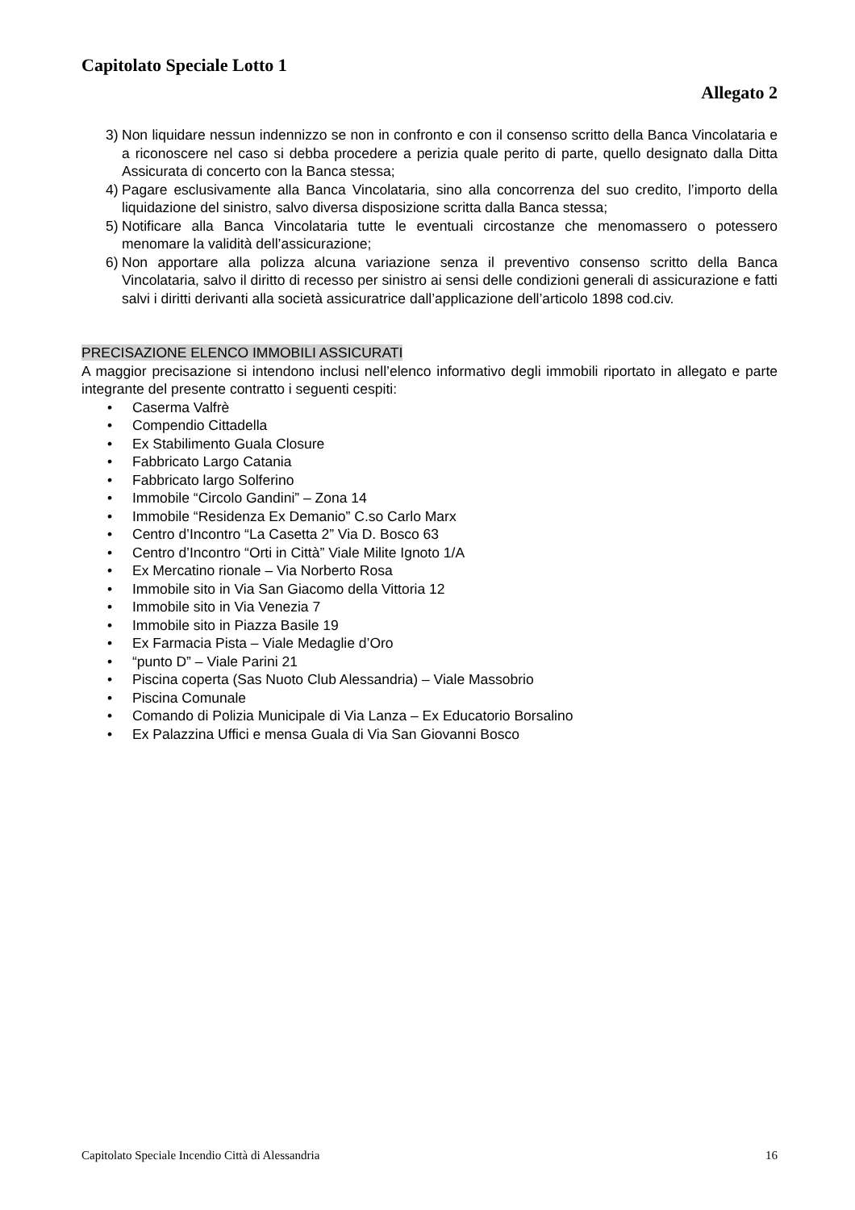Capitolato Speciale Lotto 1
Allegato 2
3) Non liquidare nessun indennizzo se non in confronto e con il consenso scritto della Banca Vincolataria e a riconoscere nel caso si debba procedere a perizia quale perito di parte, quello designato dalla Ditta Assicurata di concerto con la Banca stessa;
4) Pagare esclusivamente alla Banca Vincolataria, sino alla concorrenza del suo credito, l’importo della liquidazione del sinistro, salvo diversa disposizione scritta dalla Banca stessa;
5) Notificare alla Banca Vincolataria tutte le eventuali circostanze che menomassero o potessero menomare la validità dell’assicurazione;
6) Non apportare alla polizza alcuna variazione senza il preventivo consenso scritto della Banca Vincolataria, salvo il diritto di recesso per sinistro ai sensi delle condizioni generali di assicurazione e fatti salvi i diritti derivanti alla società assicuratrice dall’applicazione dell’articolo 1898 cod.civ.
PRECISAZIONE ELENCO IMMOBILI ASSICURATI
A maggior precisazione si intendono inclusi nell’elenco informativo degli immobili riportato in allegato e parte integrante del presente contratto i seguenti cespiti:
• Caserma Valfrè
• Compendio Cittadella
• Ex Stabilimento Guala Closure
• Fabbricato Largo Catania
• Fabbricato largo Solferino
• Immobile “Circolo Gandini” – Zona 14
• Immobile “Residenza Ex Demanio” C.so Carlo Marx
• Centro d’Incontro “La Casetta 2” Via D. Bosco 63
• Centro d’Incontro “Orti in Città” Viale Milite Ignoto 1/A
• Ex Mercatino rionale – Via Norberto Rosa
• Immobile sito in Via San Giacomo della Vittoria 12
• Immobile sito in Via Venezia 7
• Immobile sito in Piazza Basile 19
• Ex Farmacia Pista – Viale Medaglie d’Oro
• “punto D” – Viale Parini 21
• Piscina coperta (Sas Nuoto Club Alessandria) – Viale Massobrio
• Piscina Comunale
• Comando di Polizia Municipale di Via Lanza – Ex Educatorio Borsalino
• Ex Palazzina Uffici e mensa Guala di Via San Giovanni Bosco
Capitolato Speciale Incendio Città di Alessandria 16